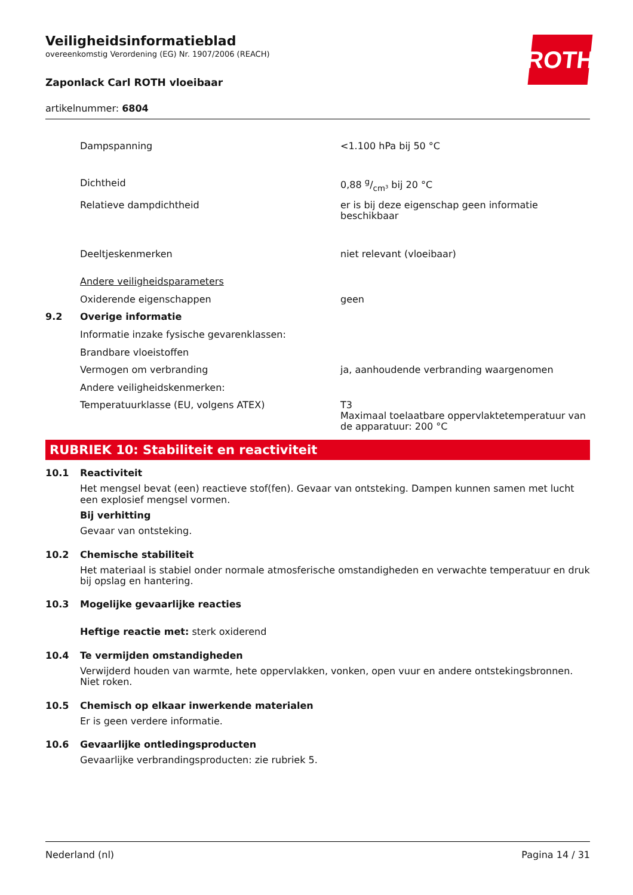ROTH
Veiligheidsinformatieblad
overeenkomstig Verordening (EG) Nr. 1907/2006 (REACH)
Zaponlack Carl ROTH vloeibaar
artikelnummer: 6804
| | Dampspanning | <1.100 hPa bij 50 °C |
| | Dichtheid | 0,88 g/cm³ bij 20 °C |
| | Relatieve dampdichtheid | er is bij deze eigenschap geen informatie beschikbaar |
| | Deeltjeskenmerken | niet relevant (vloeibaar) |
| | Andere veiligheidsparameters | |
| | Oxiderende eigenschappen | geen |
| 9.2 | Overige informatie | |
| | Informatie inzake fysische gevarenklassen: | |
| | Brandbare vloeistoffen | |
| | Vermogen om verbranding | ja, aanhoudende verbranding waargenomen |
| | Andere veiligheidskenmerken: | |
| | Temperatuurklasse (EU, volgens ATEX) | T3 Maximaal toelaatbare oppervlaktetemperatuur van de apparatuur: 200 °C |
RUBRIEK 10: Stabiliteit en reactiviteit
10.1 Reactiviteit
Het mengsel bevat (een) reactieve stof(fen). Gevaar van ontsteking. Dampen kunnen samen met lucht een explosief mengsel vormen.
Bij verhitting
Gevaar van ontsteking.
10.2 Chemische stabiliteit
Het materiaal is stabiel onder normale atmosferische omstandigheden en verwachte temperatuur en druk bij opslag en hantering.
10.3 Mogelijke gevaarlijke reacties
Heftige reactie met: sterk oxiderend
10.4 Te vermijden omstandigheden
Verwijderd houden van warmte, hete oppervlakken, vonken, open vuur en andere ontstekingsbronnen. Niet roken.
10.5 Chemisch op elkaar inwerkende materialen
Er is geen verdere informatie.
10.6 Gevaarlijke ontledingsproducten
Gevaarlijke verbrandingsproducten: zie rubriek 5.
Nederland (nl) Pagina 14 / 31